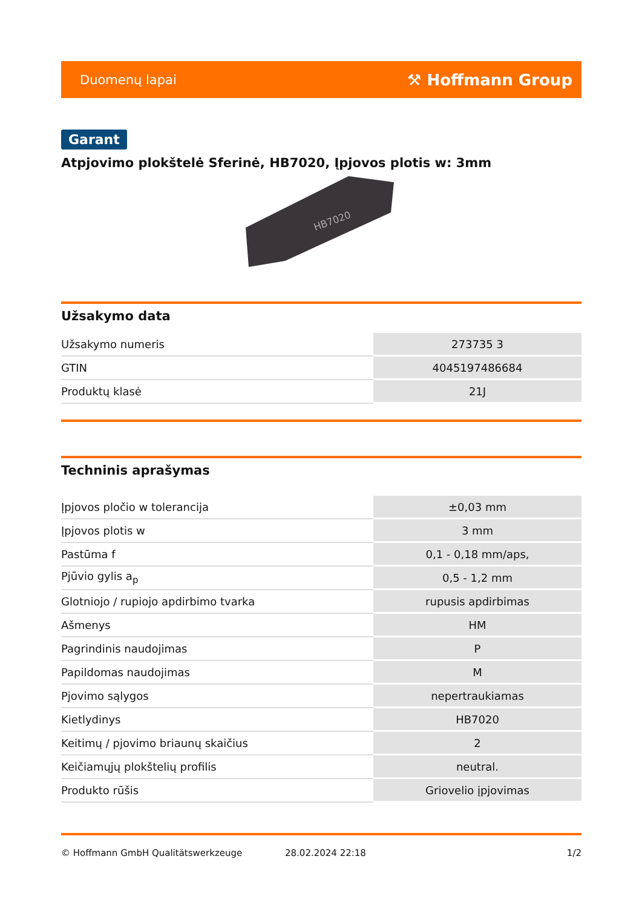Duomenų lapai ⚒ Hoffmann Group
Garant
Atpjovimo plokštelė Sferinė, HB7020, Įpjovos plotis w: 3mm
HB7020
Užsakymo data
| Užsakymo numeris | 273735 3 |
| GTIN | 4045197486684 |
| Produktų klasė | 21J |
Techninis aprašymas
| Įpjovos pločio w tolerancija | ±0,03 mm |
| Įpjovos plotis w | 3 mm |
| Pastūma f | 0,1 - 0,18 mm/aps, |
| Pjūvio gylis a<sub>p</sub> | 0,5 - 1,2 mm |
| Glotniojo / rupiojo apdirbimo tvarka | rupusis apdirbimas |
| Ašmenys | HM |
| Pagrindinis naudojimas | P |
| Papildomas naudojimas | M |
| Pjovimo sąlygos | nepertraukiamas |
| Kietlydinys | HB7020 |
| Keitimų / pjovimo briaunų skaičius | 2 |
| Keičiamųjų plokštelių profilis | neutral. |
| Produkto rūšis | Griovelio įpjovimas |
© Hoffmann GmbH Qualitätswerkzeuge 28.02.2024 22:18 1/2